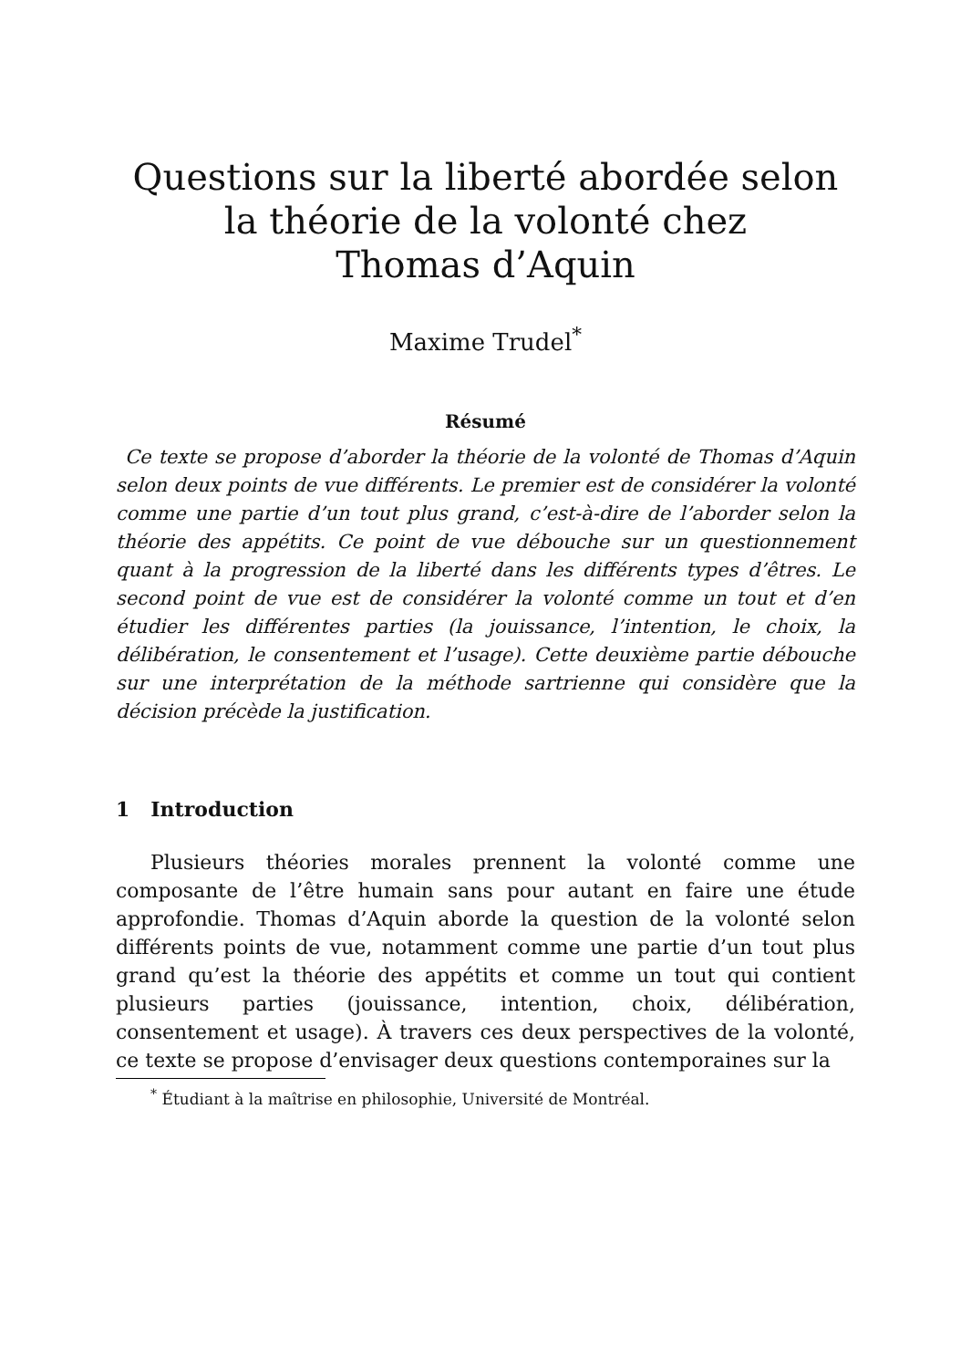Questions sur la liberté abordée selon
la théorie de la volonté chez
Thomas d’Aquin
Maxime Trudel<sup>*</sup>
Résumé
Ce texte se propose d’aborder la théorie de la volonté de Thomas d’Aquin selon deux points de vue différents. Le premier est de considérer la volonté comme une partie d’un tout plus grand, c’est-à-dire de l’aborder selon la théorie des appétits. Ce point de vue débouche sur un questionnement quant à la progression de la liberté dans les différents types d’êtres. Le second point de vue est de considérer la volonté comme un tout et d’en étudier les différentes parties (la jouissance, l’intention, le choix, la délibération, le consentement et l’usage). Cette deuxième partie débouche sur une interprétation de la méthode sartrienne qui considère que la décision précède la justification.
1 Introduction
Plusieurs théories morales prennent la volonté comme une composante de l’être humain sans pour autant en faire une étude approfondie. Thomas d’Aquin aborde la question de la volonté selon différents points de vue, notamment comme une partie d’un tout plus grand qu’est la théorie des appétits et comme un tout qui contient plusieurs parties (jouissance, intention, choix, délibération, consentement et usage). À travers ces deux perspectives de la volonté, ce texte se propose d’envisager deux questions contemporaines sur la
<sup>*</sup> Étudiant à la maîtrise en philosophie, Université de Montréal.